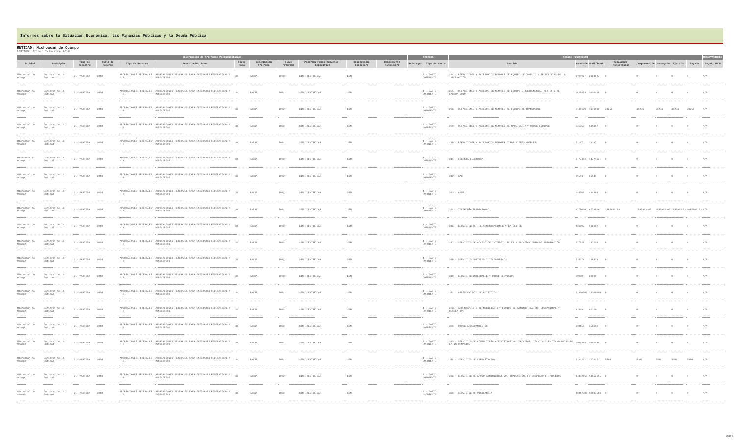Informes sobre la Situación Económica, las Finanzas Públicas y la Deuda Pública
ENTIDAD: Michoacán de Ocampo
PERIODO: Primer Trimestre 2018
| Descripción de Programas Presupuestarios | | | | | | | | | | | | PARTIDA | | AVANCE FINANCIERO | | | | | | | | OBSERVACIONES |
| --- | --- | --- | --- | --- | --- | --- | --- | --- | --- | --- | --- | --- | --- | --- | --- | --- | --- | --- | --- | --- | --- | --- |
| Entidad | Municipio | Tipo de Registro | Ciclo de Recurso | Tipo de Recurso | Descripción Ramo | Clave Ramo | Descripción Programa | Clave Programa | Programa Fondo Convenio - Específico | Dependencia Ejecutora | Rendimiento Financiero | Reintegro | Tipo de Gasto | Partida | Aprobado | Modificado | Recaudado (Ministrado) | Comprometido | Devengado | Ejercido | Pagado | Pagado SHCP |
| Michoacán de Ocampo | Gobierno de la Entidad | 2.- PARTIDA | 2018 | APORTACIONES FEDERALES - 2 | APORTACIONES FEDERALES PARA ENTIDADES FEDERATIVAS Y MUNICIPIOS | 33 | FASSA | I002 | SIN IDENTIFICAR | SSM | | | 1 - GASTO CORRIENTE | 294 - REFACCIONES Y ACCESORIOS MENORES DE EQUIPO DE CÓMPUTO Y TECNOLOGÍAS DE LA INFORMACIÓN | 2194927 | 2194927 | 0 | 0 | 0 | 0 | 0 | N/A |
| Michoacán de Ocampo | Gobierno de la Entidad | 2.- PARTIDA | 2018 | APORTACIONES FEDERALES - 2 | APORTACIONES FEDERALES PARA ENTIDADES FEDERATIVAS Y MUNICIPIOS | 33 | FASSA | I002 | SIN IDENTIFICAR | SSM | | | 1 - GASTO CORRIENTE | 295 - REFACCIONES Y ACCESORIOS MENORES DE EQUIPO E INSTRUMENTAL MÉDICO Y DE LABORATORIO | 2020459 | 2020459 | 0 | 0 | 0 | 0 | 0 | N/A |
| Michoacán de Ocampo | Gobierno de la Entidad | 2.- PARTIDA | 2018 | APORTACIONES FEDERALES - 2 | APORTACIONES FEDERALES PARA ENTIDADES FEDERATIVAS Y MUNICIPIOS | 33 | FASSA | I002 | SIN IDENTIFICAR | SSM | | | 1 - GASTO CORRIENTE | 296 - REFACCIONES Y ACCESORIOS MENORES DE EQUIPO DE TRANSPORTE | 4146199 | 4146199 | 38256 | 38256 | 38256 | 38256 | 38256 | N/A |
| Michoacán de Ocampo | Gobierno de la Entidad | 2.- PARTIDA | 2018 | APORTACIONES FEDERALES - 2 | APORTACIONES FEDERALES PARA ENTIDADES FEDERATIVAS Y MUNICIPIOS | 33 | FASSA | I002 | SIN IDENTIFICAR | SSM | | | 1 - GASTO CORRIENTE | 298 - REFACCIONES Y ACCESORIOS MENORES DE MAQUINARIA Y OTROS EQUIPOS | 531357 | 531357 | 0 | 0 | 0 | 0 | 0 | N/A |
| Michoacán de Ocampo | Gobierno de la Entidad | 2.- PARTIDA | 2018 | APORTACIONES FEDERALES - 2 | APORTACIONES FEDERALES PARA ENTIDADES FEDERATIVAS Y MUNICIPIOS | 33 | FASSA | I002 | SIN IDENTIFICAR | SSM | | | 1 - GASTO CORRIENTE | 299 - REFACCIONES Y ACCESORIOS MENORES OTROS BIENES MUEBLES | 13197 | 13197 | 0 | 0 | 0 | 0 | 0 | N/A |
| Michoacán de Ocampo | Gobierno de la Entidad | 2.- PARTIDA | 2018 | APORTACIONES FEDERALES - 2 | APORTACIONES FEDERALES PARA ENTIDADES FEDERATIVAS Y MUNICIPIOS | 33 | FASSA | I002 | SIN IDENTIFICAR | SSM | | | 1 - GASTO CORRIENTE | 311 - ENERGÍA ELÉCTRICA | 4477462 | 4477462 | 0 | 0 | 0 | 0 | 0 | N/A |
| Michoacán de Ocampo | Gobierno de la Entidad | 2.- PARTIDA | 2018 | APORTACIONES FEDERALES - 2 | APORTACIONES FEDERALES PARA ENTIDADES FEDERATIVAS Y MUNICIPIOS | 33 | FASSA | I002 | SIN IDENTIFICAR | SSM | | | 1 - GASTO CORRIENTE | 312 - GAS | 95544 | 95544 | 0 | 0 | 0 | 0 | 0 | N/A |
| Michoacán de Ocampo | Gobierno de la Entidad | 2.- PARTIDA | 2018 | APORTACIONES FEDERALES - 2 | APORTACIONES FEDERALES PARA ENTIDADES FEDERATIVAS Y MUNICIPIOS | 33 | FASSA | I002 | SIN IDENTIFICAR | SSM | | | 1 - GASTO CORRIENTE | 313 - AGUA | 494505 | 494505 | 0 | 0 | 0 | 0 | 0 | N/A |
| Michoacán de Ocampo | Gobierno de la Entidad | 2.- PARTIDA | 2018 | APORTACIONES FEDERALES - 2 | APORTACIONES FEDERALES PARA ENTIDADES FEDERATIVAS Y MUNICIPIOS | 33 | FASSA | I002 | SIN IDENTIFICAR | SSM | | | 1 - GASTO CORRIENTE | 314 - TELEFONÍA TRADICIONAL | 6779016 | 6779016 | 1085902.02 | 1085902.02 | 1085902.02 | 1085902.02 | 1085902.02 | N/A |
| Michoacán de Ocampo | Gobierno de la Entidad | 2.- PARTIDA | 2018 | APORTACIONES FEDERALES - 2 | APORTACIONES FEDERALES PARA ENTIDADES FEDERATIVAS Y MUNICIPIOS | 33 | FASSA | I002 | SIN IDENTIFICAR | SSM | | | 1 - GASTO CORRIENTE | 316 - SERVICIOS DE TELECOMUNICACIONES Y SATÉLITES | 166907 | 166907 | 0 | 0 | 0 | 0 | 0 | N/A |
| Michoacán de Ocampo | Gobierno de la Entidad | 2.- PARTIDA | 2018 | APORTACIONES FEDERALES - 2 | APORTACIONES FEDERALES PARA ENTIDADES FEDERATIVAS Y MUNICIPIOS | 33 | FASSA | I002 | SIN IDENTIFICAR | SSM | | | 1 - GASTO CORRIENTE | 317 - SERVICIOS DE ACCESO DE INTERNET, REDES Y PROCESAMIENTO DE INFORMACIÓN | 137520 | 137520 | 0 | 0 | 0 | 0 | 0 | N/A |
| Michoacán de Ocampo | Gobierno de la Entidad | 2.- PARTIDA | 2018 | APORTACIONES FEDERALES - 2 | APORTACIONES FEDERALES PARA ENTIDADES FEDERATIVAS Y MUNICIPIOS | 33 | FASSA | I002 | SIN IDENTIFICAR | SSM | | | 1 - GASTO CORRIENTE | 318 - SERVICIOS POSTALES Y TELEGRÁFICOS | 118379 | 118379 | 0 | 0 | 0 | 0 | 0 | N/A |
| Michoacán de Ocampo | Gobierno de la Entidad | 2.- PARTIDA | 2018 | APORTACIONES FEDERALES - 2 | APORTACIONES FEDERALES PARA ENTIDADES FEDERATIVAS Y MUNICIPIOS | 33 | FASSA | I002 | SIN IDENTIFICAR | SSM | | | 1 - GASTO CORRIENTE | 319 - SERVICIOS INTEGRALES Y OTROS SERVICIOS | 60000 | 60000 | 0 | 0 | 0 | 0 | 0 | N/A |
| Michoacán de Ocampo | Gobierno de la Entidad | 2.- PARTIDA | 2018 | APORTACIONES FEDERALES - 2 | APORTACIONES FEDERALES PARA ENTIDADES FEDERATIVAS Y MUNICIPIOS | 33 | FASSA | I002 | SIN IDENTIFICAR | SSM | | | 1 - GASTO CORRIENTE | 322 - ARRENDAMIENTO DE EDIFICIOS | 13300000 | 13300000 | 0 | 0 | 0 | 0 | 0 | N/A |
| Michoacán de Ocampo | Gobierno de la Entidad | 2.- PARTIDA | 2018 | APORTACIONES FEDERALES - 2 | APORTACIONES FEDERALES PARA ENTIDADES FEDERATIVAS Y MUNICIPIOS | 33 | FASSA | I002 | SIN IDENTIFICAR | SSM | | | 1 - GASTO CORRIENTE | 323 - ARRENDAMIENTO DE MOBILIARIO Y EQUIPO DE ADMINISTRACIÓN, EDUCACIONAL Y RECREATIVO | 91319 | 91319 | 0 | 0 | 0 | 0 | 0 | N/A |
| Michoacán de Ocampo | Gobierno de la Entidad | 2.- PARTIDA | 2018 | APORTACIONES FEDERALES - 2 | APORTACIONES FEDERALES PARA ENTIDADES FEDERATIVAS Y MUNICIPIOS | 33 | FASSA | I002 | SIN IDENTIFICAR | SSM | | | 1 - GASTO CORRIENTE | 329 - OTROS ARRENDAMIENTOS | 258150 | 258150 | 0 | 0 | 0 | 0 | 0 | N/A |
| Michoacán de Ocampo | Gobierno de la Entidad | 2.- PARTIDA | 2018 | APORTACIONES FEDERALES - 2 | APORTACIONES FEDERALES PARA ENTIDADES FEDERATIVAS Y MUNICIPIOS | 33 | FASSA | I002 | SIN IDENTIFICAR | SSM | | | 1 - GASTO CORRIENTE | 333 - SERVICIOS DE CONSULTORÍA ADMINISTRATIVA, PROCESOS, TÉCNICA Y EN TECNOLOGÍAS DE LA INFORMACIÓN | 2601485 | 2601485 | 0 | 0 | 0 | 0 | 0 | N/A |
| Michoacán de Ocampo | Gobierno de la Entidad | 2.- PARTIDA | 2018 | APORTACIONES FEDERALES - 2 | APORTACIONES FEDERALES PARA ENTIDADES FEDERATIVAS Y MUNICIPIOS | 33 | FASSA | I002 | SIN IDENTIFICAR | SSM | | | 1 - GASTO CORRIENTE | 334 - SERVICIOS DE CAPACITACIÓN | 1234221 | 1234221 | 5400 | 5400 | 5400 | 5400 | 5400 | N/A |
| Michoacán de Ocampo | Gobierno de la Entidad | 2.- PARTIDA | 2018 | APORTACIONES FEDERALES - 2 | APORTACIONES FEDERALES PARA ENTIDADES FEDERATIVAS Y MUNICIPIOS | 33 | FASSA | I002 | SIN IDENTIFICAR | SSM | | | 1 - GASTO CORRIENTE | 336 - SERVICIOS DE APOYO ADMINISTRATIVO, TRADUCCIÓN, FOTOCOPIADO E IMPRESIÓN | 14852655 | 14852655 | 0 | 0 | 0 | 0 | 0 | N/A |
| Michoacán de Ocampo | Gobierno de la Entidad | 2.- PARTIDA | 2018 | APORTACIONES FEDERALES - 2 | APORTACIONES FEDERALES PARA ENTIDADES FEDERATIVAS Y MUNICIPIOS | 33 | FASSA | I002 | SIN IDENTIFICAR | SSM | | | 1 - GASTO CORRIENTE | 338 - SERVICIOS DE VIGILANCIA | 10817589 | 10817589 | 0 | 0 | 0 | 0 | 0 | N/A |
3 de 5